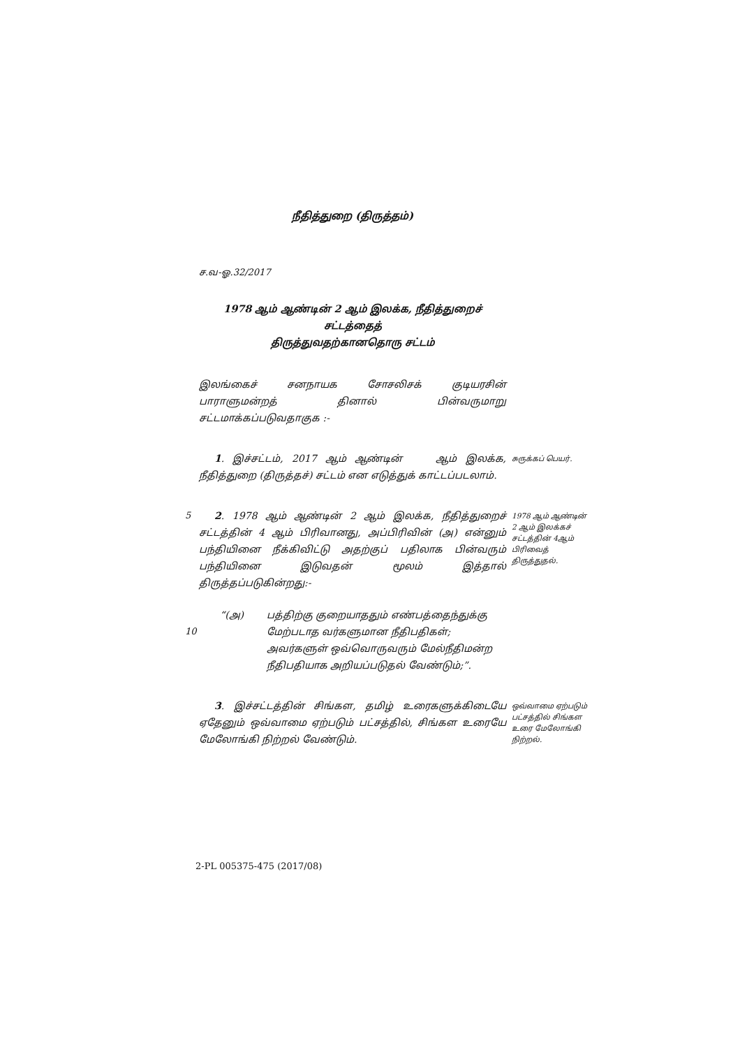நீதித்துறை (திருத்தம்)
ச.வ-ஓ.32/2017
1978 ஆம் ஆண்டின் 2 ஆம் இலக்க, நீதித்துறைச் சட்டத்தைத்
திருத்துவதற்கானதொரு சட்டம்
இலங்கைச் சனநாயக சோசலிசக் குடியரசின் பாராளுமன்றத் தினால் பின்வருமாறு சட்டமாக்கப்படுவதாகுக :-
1. இச்சட்டம், 2017 ஆம் ஆண்டின் ஆம் இலக்க, நீதித்துறை (திருத்தச்) சட்டம் என எடுத்துக் காட்டப்படலாம்.
சுருக்கப் பெயர்.
5
2. 1978 ஆம் ஆண்டின் 2 ஆம் இலக்க, நீதித்துறைச் சட்டத்தின் 4 ஆம் பிரிவானது, அப்பிரிவின் (அ) என்னும் பந்தியினை நீக்கிவிட்டு அதற்குப் பதிலாக பின்வரும் பந்தியினை இடுவதன் மூலம் இத்தால் திருத்தப்படுகின்றது:-
1978 ஆம் ஆண்டின் 2 ஆம் இலக்கச் சட்டத்தின் 4ஆம் பிரிவைத் திருத்துதல்.
10
“(அ) பத்திற்கு குறையாததும் எண்பத்தைந்துக்கு மேற்படாத வர்களுமான நீதிபதிகள்; அவர்களுள் ஒவ்வொருவரும் மேல்நீதிமன்ற நீதிபதியாக அறியப்படுதல் வேண்டும்;”.
3. இச்சட்டத்தின் சிங்கள, தமிழ் உரைகளுக்கிடையே ஏதேனும் ஒவ்வாமை ஏற்படும் பட்சத்தில், சிங்கள உரையே மேலோங்கி நிற்றல் வேண்டும்.
ஒவ்வாமை ஏற்படும் பட்சத்தில் சிங்கள உரை மேலோங்கி நிற்றல்.
2-PL 005375-475 (2017/08)